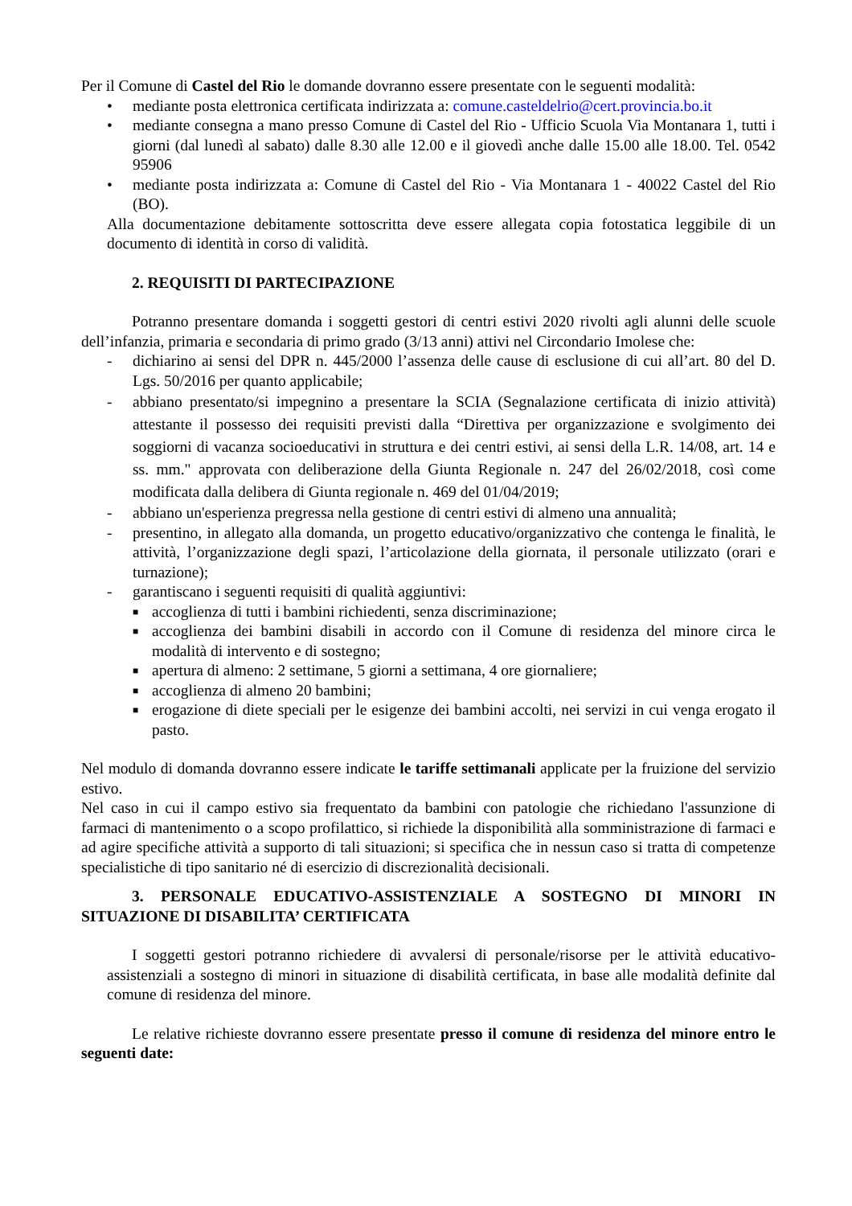Per il Comune di Castel del Rio le domande dovranno essere presentate con le seguenti modalità:
• mediante posta elettronica certificata indirizzata a: comune.casteldelrio@cert.provincia.bo.it
• mediante consegna a mano presso Comune di Castel del Rio - Ufficio Scuola Via Montanara 1, tutti i giorni (dal lunedì al sabato) dalle 8.30 alle 12.00 e il giovedì anche dalle 15.00 alle 18.00. Tel. 0542 95906
• mediante posta indirizzata a: Comune di Castel del Rio - Via Montanara 1 - 40022 Castel del Rio (BO).
Alla documentazione debitamente sottoscritta deve essere allegata copia fotostatica leggibile di un documento di identità in corso di validità.
2. REQUISITI DI PARTECIPAZIONE
Potranno presentare domanda i soggetti gestori di centri estivi 2020 rivolti agli alunni delle scuole dell’infanzia, primaria e secondaria di primo grado (3/13 anni) attivi nel Circondario Imolese che:
- dichiarino ai sensi del DPR n. 445/2000 l’assenza delle cause di esclusione di cui all’art. 80 del D. Lgs. 50/2016 per quanto applicabile;
- abbiano presentato/si impegnino a presentare la SCIA (Segnalazione certificata di inizio attività) attestante il possesso dei requisiti previsti dalla “Direttiva per organizzazione e svolgimento dei soggiorni di vacanza socioeducativi in struttura e dei centri estivi, ai sensi della L.R. 14/08, art. 14 e ss. mm." approvata con deliberazione della Giunta Regionale n. 247 del 26/02/2018, così come modificata dalla delibera di Giunta regionale n. 469 del 01/04/2019;
- abbiano un'esperienza pregressa nella gestione di centri estivi di almeno una annualità;
- presentino, in allegato alla domanda, un progetto educativo/organizzativo che contenga le finalità, le attività, l’organizzazione degli spazi, l’articolazione della giornata, il personale utilizzato (orari e turnazione);
- garantiscano i seguenti requisiti di qualità aggiuntivi:
■ accoglienza di tutti i bambini richiedenti, senza discriminazione;
■ accoglienza dei bambini disabili in accordo con il Comune di residenza del minore circa le modalità di intervento e di sostegno;
■ apertura di almeno: 2 settimane, 5 giorni a settimana, 4 ore giornaliere;
■ accoglienza di almeno 20 bambini;
■ erogazione di diete speciali per le esigenze dei bambini accolti, nei servizi in cui venga erogato il pasto.
Nel modulo di domanda dovranno essere indicate le tariffe settimanali applicate per la fruizione del servizio estivo.
Nel caso in cui il campo estivo sia frequentato da bambini con patologie che richiedano l'assunzione di farmaci di mantenimento o a scopo profilattico, si richiede la disponibilità alla somministrazione di farmaci e ad agire specifiche attività a supporto di tali situazioni; si specifica che in nessun caso si tratta di competenze specialistiche di tipo sanitario né di esercizio di discrezionalità decisionali.
3. PERSONALE EDUCATIVO-ASSISTENZIALE A SOSTEGNO DI MINORI IN SITUAZIONE DI DISABILITA’ CERTIFICATA
I soggetti gestori potranno richiedere di avvalersi di personale/risorse per le attività educativo-assistenziali a sostegno di minori in situazione di disabilità certificata, in base alle modalità definite dal comune di residenza del minore.
Le relative richieste dovranno essere presentate presso il comune di residenza del minore entro le seguenti date: